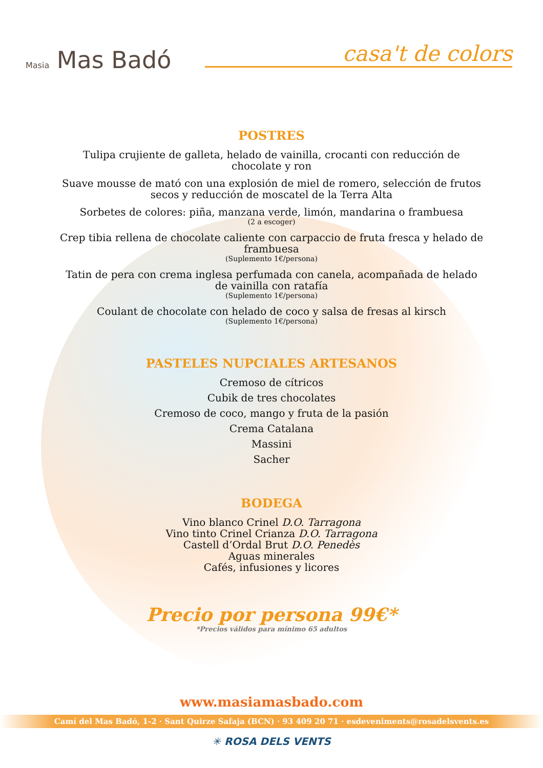Masia Mas Badó
casa't de colors
POSTRES
Tulipa crujiente de galleta, helado de vainilla, crocanti con reducción de
chocolate y ron
Suave mousse de mató con una explosión de miel de romero, selección de frutos
secos y reducción de moscatel de la Terra Alta
Sorbetes de colores: piña, manzana verde, limón, mandarina o frambuesa
(2 a escoger)
Crep tibia rellena de chocolate caliente con carpaccio de fruta fresca y helado de
frambuesa
(Suplemento 1€/persona)
Tatin de pera con crema inglesa perfumada con canela, acompañada de helado
de vainilla con ratafía
(Suplemento 1€/persona)
Coulant de chocolate con helado de coco y salsa de fresas al kirsch
(Suplemento 1€/persona)
PASTELES NUPCIALES ARTESANOS
Cremoso de cítricos
Cubik de tres chocolates
Cremoso de coco, mango y fruta de la pasión
Crema Catalana
Massini
Sacher
BODEGA
Vino blanco Crinel D.O. Tarragona
Vino tinto Crinel Crianza D.O. Tarragona
Castell d’Ordal Brut D.O. Penedès
Aguas minerales
Cafés, infusiones y licores
Precio por persona 99€*
*Precios válidos para mínimo 65 adultos
www.masiamasbado.com
Camí del Mas Badó, 1-2 · Sant Quirze Safaja (BCN) · 93 409 20 71 · esdeveniments@rosadelsvents.es
✳ ROSA DELS VENTS